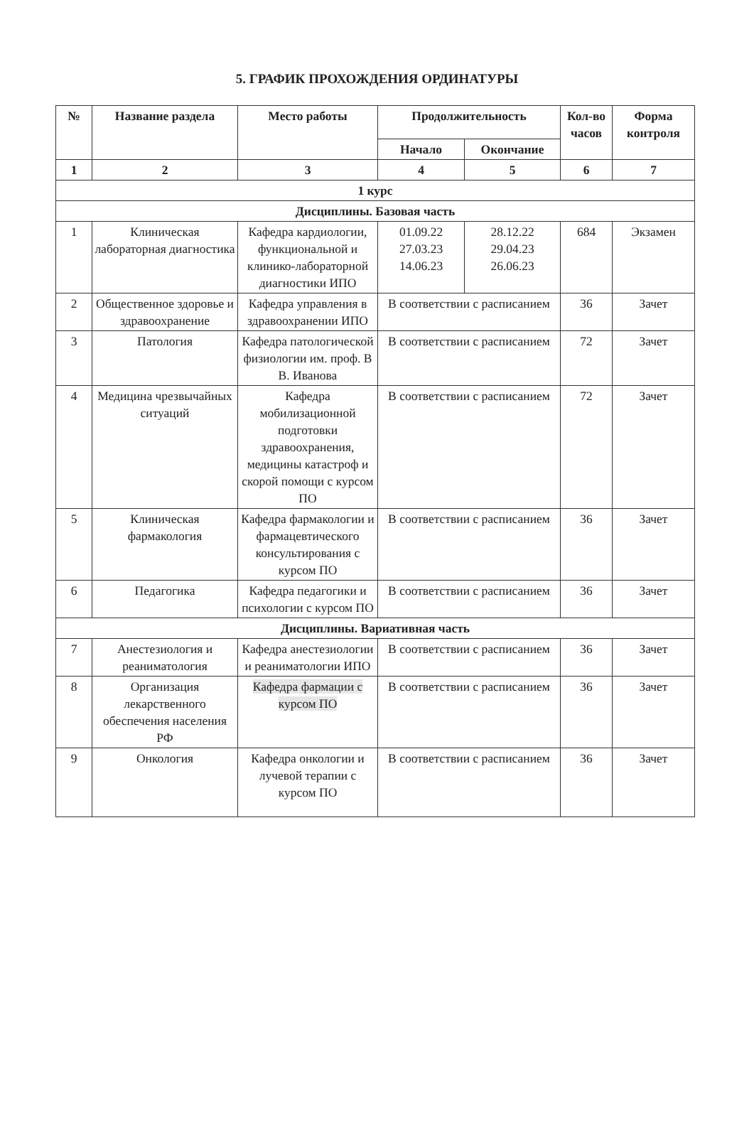5. ГРАФИК ПРОХОЖДЕНИЯ ОРДИНАТУРЫ
| № | Название раздела | Место работы | Продолжительность | | Кол-во часов | Форма контроля |
| --- | --- | --- | --- | --- | --- | --- |
| | | | Начало | Окончание | | |
| 1 | 2 | 3 | 4 | 5 | 6 | 7 |
| 1 курс | | | | | | |
| Дисциплины. Базовая часть | | | | | | |
| 1 | Клиническая лабораторная диагностика | Кафедра кардиологии, функциональной и клинико-лабораторной диагностики ИПО | 01.09.22 27.03.23 14.06.23 | 28.12.22 29.04.23 26.06.23 | 684 | Экзамен |
| 2 | Общественное здоровье и здравоохранение | Кафедра управления в здравоохранении ИПО | В соответствии с расписанием | | 36 | Зачет |
| 3 | Патология | Кафедра патологической физиологии им. проф. В В. Иванова | В соответствии с расписанием | | 72 | Зачет |
| 4 | Медицина чрезвычайных ситуаций | Кафедра мобилизационной подготовки здравоохранения, медицины катастроф и скорой помощи с курсом ПО | В соответствии с расписанием | | 72 | Зачет |
| 5 | Клиническая фармакология | Кафедра фармакологии и фармацевтического консультирования с курсом ПО | В соответствии с расписанием | | 36 | Зачет |
| 6 | Педагогика | Кафедра педагогики и психологии с курсом ПО | В соответствии с расписанием | | 36 | Зачет |
| Дисциплины. Вариативная часть | | | | | | |
| 7 | Анестезиология и реаниматология | Кафедра анестезиологии и реаниматологии ИПО | В соответствии с расписанием | | 36 | Зачет |
| 8 | Организация лекарственного обеспечения населения РФ | Кафедра фармации с курсом ПО | В соответствии с расписанием | | 36 | Зачет |
| 9 | Онкология | Кафедра онкологии и лучевой терапии с курсом ПО | В соответствии с расписанием | | 36 | Зачет |